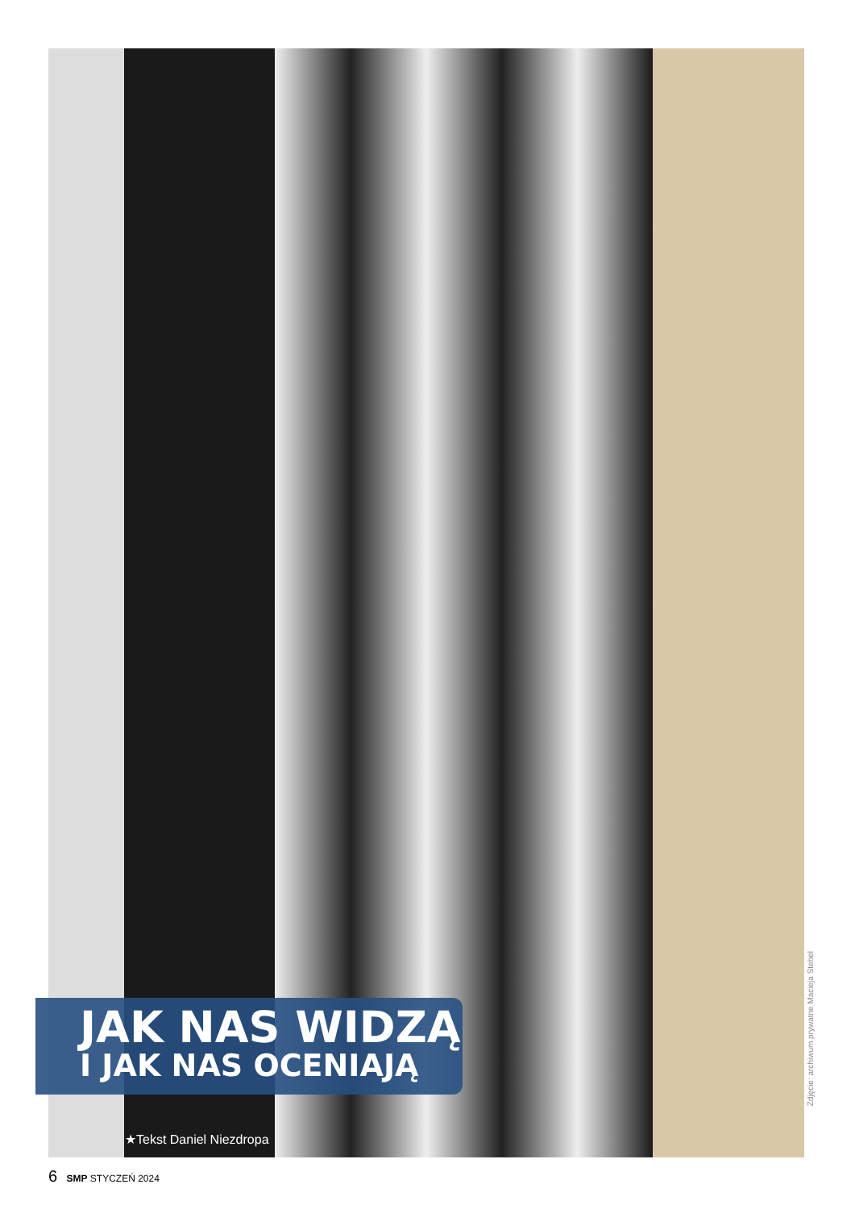Zdjęcie: archiwum prywatne Macieja Stebel
JAK NAS WIDZĄ
I JAK NAS OCENIAJĄ
★Tekst Daniel Niezdropa
6 SMP STYCZEŃ 2024